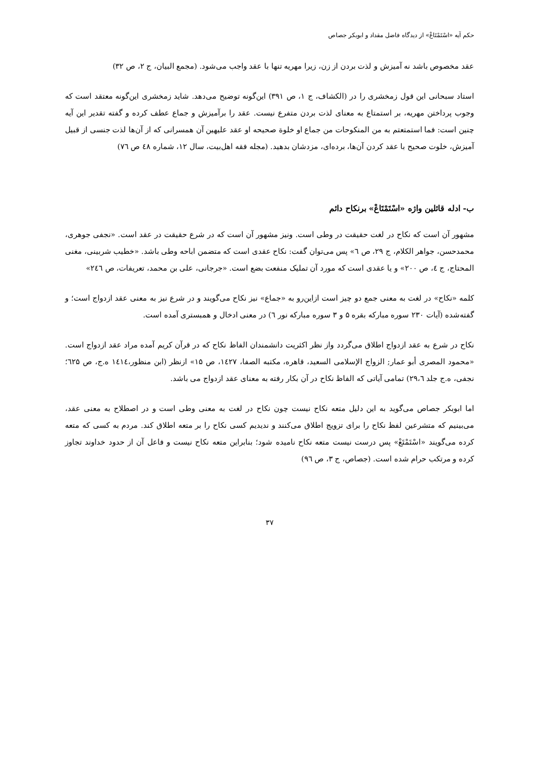حکم آیه «اسْتَمْتَاعْ» از دیدگاه فاضل مقداد و ابوبکر جصاص
عقد مخصوص باشد نه آمیزش و لذت بردن از زن، زیرا مهریه تنها با عقد واجب می‌شود. (مجمع البیان، ج ۲، ص ۳۲)
استاد سبحانی این قول زمخشری را در (الکشاف، ج ۱، ص ۳۹۱) این‌گونه توضیح می‌دهد. شاید زمخشری این‌گونه معتقد است که وجوب پرداختن مهریه، بر استمتاع به معنای لذت بردن متفرع نیست. عقد را برآمیزش و جماع عطف کرده و گفته تقدیر این آیه چنین است: فما استمتعتم به من المنکوحات من جماع او خلوة صحیحه او عقد علیهین آن همسرانی که از آن‌ها لذت جنسی از قبیل آمیزش، خلوت صحیح با عقد کردن آن‌ها، برده‌ای، مزدشان بدهید. (مجله فقه اهل‌بیت، سال ۱۲، شماره ٤٨ ص ٧٦)
ب- ادله قائلین واژه «اسْتَمْتَاعْ» برنکاح دائم
مشهور آن است که نکاح در لغت حقیقت در وطی است. ونیز مشهور آن است که در شرع حقیقت در عقد است. «نجفی جوهری، محمدحسن، جواهر الکلام، ج ۲۹، ص ٦» پس می‌توان گفت: نکاح عقدی است که متضمن اباحه وطی باشد. «خطیب شربینی، مغنی المحتاج، ج ٤، ص ۲۰۰» و یا عقدی است که مورد آن تملیک منفعت بضع است. «جرجانی، علی بن محمد، تعریفات، ص ۲٤٦»
کلمه «نکاح» در لغت به معنی جمع دو چیز است ازاین‌رو به «جماع» نیز نکاح می‌گویند و در شرع نیز به معنی عقد ازدواج است؛ و گفته‌شده (آیات ۲۳۰ سوره مبارکه بقره ۵ و ۳ سوره مبارکه نور ٦) در معنی ادخال و همبستری آمده است.
نکاح در شرع به عقد ازدواج اطلاق می‌گردد واز نظر اکثریت دانشمندان الفاظ نکاح که در قرآن کریم آمده مراد عقد ازدواج است. «محمود المصری أبو عمار; الزواج الإسلامی السعید، قاهره، مکتبه الصفا، ۱٤۲٧، ص ۱۵» ازنظر (ابن منظور،۱٤۱٤ ه.ج، ص ٦۲۵؛ نجفی، ه.ج جلد ۲۹،٦) تمامی آیاتی که الفاظ نکاح در آن بکار رفته به معنای عقد ازدواج می باشد.
اما ابوبکر جصاص می‌گوید به این دلیل متعه نکاح نیست چون نکاح در لغت به معنی وطی است و در اصطلاح به معنی عقد، می‌بینیم که متشرعین لفظ نکاح را برای تزویج اطلاق می‌کنند و ندیدیم کسی نکاح را بر متعه اطلاق کند. مردم به کسی که متعه کرده می‌گویند «اسْتَمْتَعْ» پس درست نیست متعه نکاح نامیده شود؛ بنابراین متعه نکاح نیست و فاعل آن از حدود خداوند تجاوز کرده و مرتکب حرام شده است. (جصاص، ج ۳، ص ۹٦)
۳٧